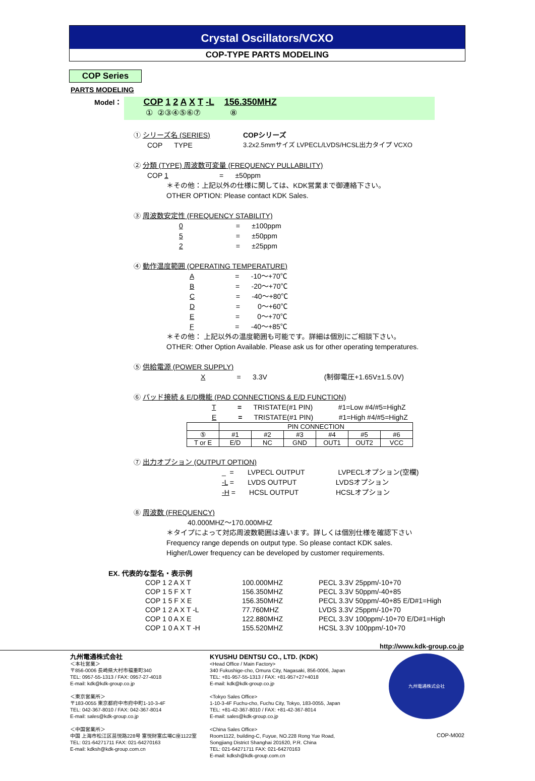Crystal Oscillators/VCXO
COP-TYPE PARTS MODELING
COP Series
PARTS MODELING
Model：
COP 1 2 A X T -L 156.350MHZ
① ②③④⑤⑥⑦ ⑧
① シリーズ名 (SERIES) COPシリーズ
COP TYPE 3.2x2.5mmサイズ LVPECL/LVDS/HCSL出力タイプ VCXO
② 分類 (TYPE) 周波数可変量 (FREQUENCY PULLABILITY)
COP 1 = ±50ppm
＊その他：上記以外の仕様に関しては、KDK営業まで御連絡下さい。
OTHER OPTION: Please contact KDK Sales.
③ 周波数安定性 (FREQUENCY STABILITY)
0 = ±100ppm
5 = ±50ppm
2 = ±25ppm
④ 動作温度範囲 (OPERATING TEMPERATURE)
A = -10～+70℃
B = -20～+70℃
C = -40～+80℃
D = 0～+60℃
E = 0～+70℃
F = -40～+85℃
＊その他： 上記以外の温度範囲も可能です。詳細は個別にご相談下さい。
OTHER: Other Option Available. Please ask us for other operating temperatures.
⑤ 供給電源 (POWER SUPPLY)
X = 3.3V (制御電圧+1.65V±1.5.0V)
⑥ パッド接続 & E/D機能 (PAD CONNECTIONS & E/D FUNCTION)
T = TRISTATE(#1 PIN) #1=Low #4/#5=HighZ
E = TRISTATE(#1 PIN) #1=High #4/#5=HighZ
| | PIN CONNECTION | | | | | |
| ⑤ | #1 | #2 | #3 | #4 | #5 | #6 |
| T or E | E/D | NC | GND | OUT1 | OUT2 | VCC |
⑦ 出力オプション (OUTPUT OPTION)
_ = LVPECL OUTPUT LVPECLオプション(空欄)
-L = LVDS OUTPUT LVDSオプション
-H = HCSL OUTPUT HCSLオプション
⑧ 周波数 (FREQUENCY)
40.000MHZ～170.000MHZ
＊タイプによって対応周波数範囲は違います。詳しくは個別仕様を確認下さい
Frequency range depends on output type. So please contact KDK sales.
Higher/Lower frequency can be developed by customer requirements.
EX. 代表的な型名・表示例
| COP 1 2 A X T | 100.000MHZ | PECL 3.3V 25ppm/-10+70 |
| COP 1 5 F X T | 156.350MHZ | PECL 3.3V 50ppm/-40+85 |
| COP 1 5 F X E | 156.350MHZ | PECL 3.3V 50ppm/-40+85 E/D#1=High |
| COP 1 2 A X T -L | 77.760MHZ | LVDS 3.3V 25ppm/-10+70 |
| COP 1 0 A X E | 122.880MHZ | PECL 3.3V 100ppm/-10+70 E/D#1=High |
| COP 1 0 A X T -H | 155.520MHZ | HCSL 3.3V 100ppm/-10+70 |
http://www.kdk-group.co.jp
九州電通株式会社
＜本社営業＞
〒856-0006 長崎県大村市福重町340
TEL: 0957-55-1313 / FAX: 0957-27-4018
E-mail: kdk@kdk-group.co.jp
＜東京営業所＞
〒183-0055 東京都府中市府中町1-10-3-4F
TEL: 042-367-8010 / FAX: 042-367-8014
E-mail: sales@kdk-group.co.jp
＜中国営業所＞
中国 上海市松江区莒悦路228号 富悦財富広場C座1122室
TEL: 021-64271711 FAX: 021-64270163
E-mail: kdksh@kdk-group.com.cn
KYUSHU DENTSU CO., LTD. (KDK)
<Head Office / Main Factory>
340 Fukushige-cho, Omura City, Nagasaki, 856-0006, Japan
TEL: +81-957-55-1313 / FAX: +81-957+27+4018
E-mail: kdk@kdk-group.co.jp
<Tokyo Sales Office>
1-10-3-4F Fuchu-cho, Fuchu City, Tokyo, 183-0055, Japan
TEL: +81-42-367-8010 / FAX: +81-42-367-8014
E-mail: sales@kdk-group.co.jp
<China Sales Office>
Room1122, building-C, Fuyue, NO.228 Rong Yue Road,
Songjiang District Shanghai 201620, P.R. China
TEL: 021-64271711 FAX: 021-64270163
E-mail: kdksh@kdk-group.com.cn
九州電通株式会社
COP-M002